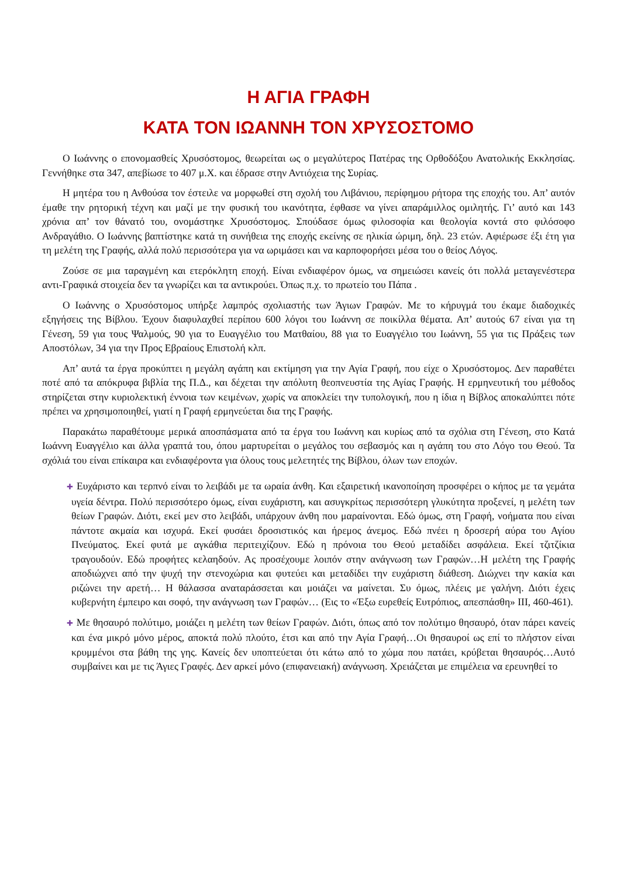Η ΑΓΙΑ ΓΡΑΦΗ
ΚΑΤΑ ΤΟΝ ΙΩΑΝΝΗ ΤΟΝ ΧΡΥΣΟΣΤΟΜΟ
Ο Ιωάννης ο επονομασθείς Χρυσόστομος, θεωρείται ως ο μεγαλύτερος Πατέρας της Ορθοδόξου Ανατολικής Εκκλησίας. Γεννήθηκε στα 347, απεβίωσε το 407 μ.Χ. και έδρασε στην Αντιόχεια της Συρίας.
Η μητέρα του η Ανθούσα τον έστειλε να μορφωθεί στη σχολή του Λιβάνιου, περίφημου ρήτορα της εποχής του. Απ’ αυτόν έμαθε την ρητορική τέχνη και μαζί με την φυσική του ικανότητα, έφθασε να γίνει απαράμιλλος ομιλητής. Γι’ αυτό και 143 χρόνια απ’ τον θάνατό του, ονομάστηκε Χρυσόστομος. Σπούδασε όμως φιλοσοφία και θεολογία κοντά στο φιλόσοφο Ανδραγάθιο. Ο Ιωάννης βαπτίστηκε κατά τη συνήθεια της εποχής εκείνης σε ηλικία ώριμη, δηλ. 23 ετών. Αφιέρωσε έξι έτη για τη μελέτη της Γραφής, αλλά πολύ περισσότερα για να ωριμάσει και να καρποφορήσει μέσα του ο θείος Λόγος.
Ζούσε σε μια ταραγμένη και ετερόκλητη εποχή. Είναι ενδιαφέρον όμως, να σημειώσει κανείς ότι πολλά μεταγενέστερα αντι-Γραφικά στοιχεία δεν τα γνωρίζει και τα αντικρούει. Όπως π.χ. το πρωτείο του Πάπα .
Ο Ιωάννης ο Χρυσόστομος υπήρξε λαμπρός σχολιαστής των Άγιων Γραφών. Με το κήρυγμά του έκαμε διαδοχικές εξηγήσεις της Βίβλου. Έχουν διαφυλαχθεί περίπου 600 λόγοι του Ιωάννη σε ποικίλλα θέματα. Απ’ αυτούς 67 είναι για τη Γένεση, 59 για τους Ψαλμούς, 90 για το Ευαγγέλιο του Ματθαίου, 88 για το Ευαγγέλιο του Ιωάννη, 55 για τις Πράξεις των Αποστόλων, 34 για την Προς Εβραίους Επιστολή κλπ.
Απ’ αυτά τα έργα προκύπτει η μεγάλη αγάπη και εκτίμηση για την Αγία Γραφή, που είχε ο Χρυσόστομος. Δεν παραθέτει ποτέ από τα απόκρυφα βιβλία της Π.Δ., και δέχεται την απόλυτη θεοπνευστία της Αγίας Γραφής. Η ερμηνευτική του μέθοδος στηρίζεται στην κυριολεκτική έννοια των κειμένων, χωρίς να αποκλείει την τυπολογική, που η ίδια η Βίβλος αποκαλύπτει πότε πρέπει να χρησιμοποιηθεί, γιατί η Γραφή ερμηνεύεται δια της Γραφής.
Παρακάτω παραθέτουμε μερικά αποσπάσματα από τα έργα του Ιωάννη και κυρίως από τα σχόλια στη Γένεση, στο Κατά Ιωάννη Ευαγγέλιο και άλλα γραπτά του, όπου μαρτυρείται ο μεγάλος του σεβασμός και η αγάπη του στο Λόγο του Θεού. Τα σχόλιά του είναι επίκαιρα και ενδιαφέροντα για όλους τους μελετητές της Βίβλου, όλων των εποχών.
✚ Ευχάριστο και τερπνό είναι το λειβάδι με τα ωραία άνθη. Και εξαιρετική ικανοποίηση προσφέρει ο κήπος με τα γεμάτα υγεία δέντρα. Πολύ περισσότερο όμως, είναι ευχάριστη, και ασυγκρίτως περισσότερη γλυκύτητα προξενεί, η μελέτη των θείων Γραφών. Διότι, εκεί μεν στο λειβάδι, υπάρχουν άνθη που μαραίνονται. Εδώ όμως, στη Γραφή, νοήματα που είναι πάντοτε ακμαία και ισχυρά. Εκεί φυσάει δροσιστικός και ήρεμος άνεμος. Εδώ πνέει η δροσερή αύρα του Αγίου Πνεύματος. Εκεί φυτά με αγκάθια περιτειχίζουν. Εδώ η πρόνοια του Θεού μεταδίδει ασφάλεια. Εκεί τζιτζίκια τραγουδούν. Εδώ προφήτες κελαηδούν. Ας προσέχουμε λοιπόν στην ανάγνωση των Γραφών…Η μελέτη της Γραφής αποδιώχνει από την ψυχή την στενοχώρια και φυτεύει και μεταδίδει την ευχάριστη διάθεση. Διώχνει την κακία και ριζώνει την αρετή… Η θάλασσα αναταράσσεται και μοιάζει να μαίνεται. Συ όμως, πλέεις με γαλήνη. Διότι έχεις κυβερνήτη έμπειρο και σοφό, την ανάγνωση των Γραφών… (Εις το «Έξω ευρεθείς Ευτρόπιος, απεσπάσθη» III, 460-461).
✚ Με θησαυρό πολύτιμο, μοιάζει η μελέτη των θείων Γραφών. Διότι, όπως από τον πολύτιμο θησαυρό, όταν πάρει κανείς και ένα μικρό μόνο μέρος, αποκτά πολύ πλούτο, έτσι και από την Αγία Γραφή…Οι θησαυροί ως επί το πλήστον είναι κρυμμένοι στα βάθη της γης. Κανείς δεν υποπτεύεται ότι κάτω από το χώμα που πατάει, κρύβεται θησαυρός…Αυτό συμβαίνει και με τις Άγιες Γραφές. Δεν αρκεί μόνο (επιφανειακή) ανάγνωση. Χρειάζεται με επιμέλεια να ερευνηθεί το